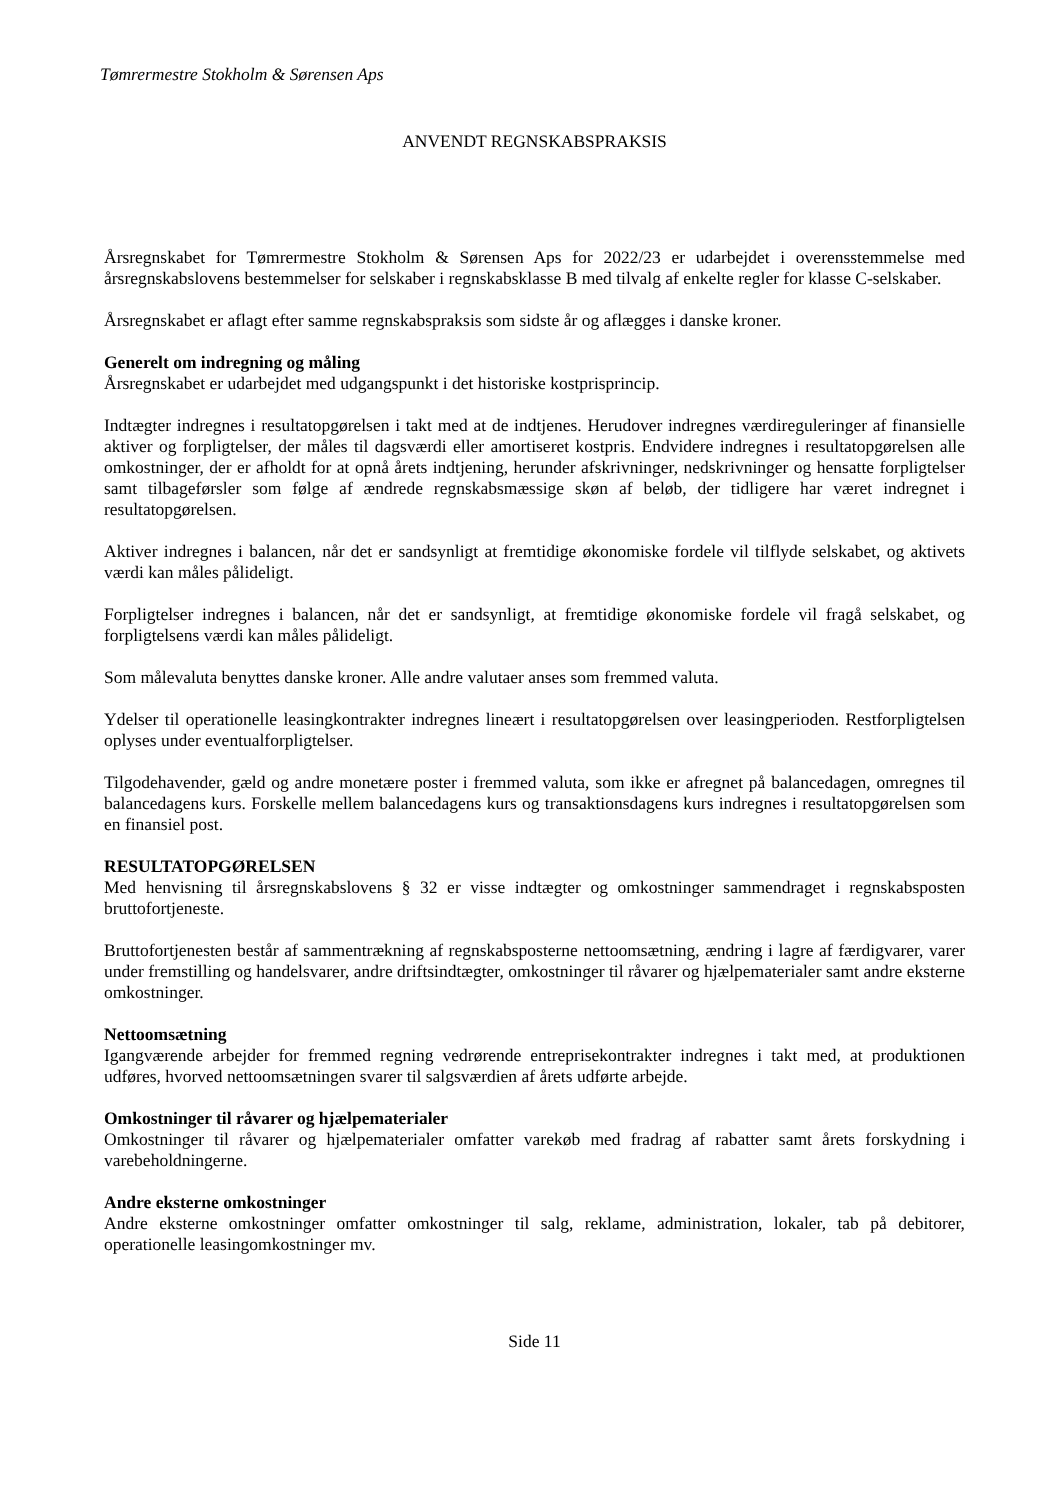Tømrermestre Stokholm & Sørensen Aps
ANVENDT REGNSKABSPRAKSIS
Årsregnskabet for Tømrermestre Stokholm & Sørensen Aps for 2022/23 er udarbejdet i overensstemmelse med årsregnskabslovens bestemmelser for selskaber i regnskabsklasse B med tilvalg af enkelte regler for klasse C-selskaber.
Årsregnskabet er aflagt efter samme regnskabspraksis som sidste år og aflægges i danske kroner.
Generelt om indregning og måling
Årsregnskabet er udarbejdet med udgangspunkt i det historiske kostprisprincip.
Indtægter indregnes i resultatopgørelsen i takt med at de indtjenes. Herudover indregnes værdireguleringer af finansielle aktiver og forpligtelser, der måles til dagsværdi eller amortiseret kostpris. Endvidere indregnes i resultatopgørelsen alle omkostninger, der er afholdt for at opnå årets indtjening, herunder afskrivninger, nedskrivninger og hensatte forpligtelser samt tilbageførsler som følge af ændrede regnskabsmæssige skøn af beløb, der tidligere har været indregnet i resultatopgørelsen.
Aktiver indregnes i balancen, når det er sandsynligt at fremtidige økonomiske fordele vil tilflyde selskabet, og aktivets værdi kan måles pålideligt.
Forpligtelser indregnes i balancen, når det er sandsynligt, at fremtidige økonomiske fordele vil fragå selskabet, og forpligtelsens værdi kan måles pålideligt.
Som målevaluta benyttes danske kroner. Alle andre valutaer anses som fremmed valuta.
Ydelser til operationelle leasingkontrakter indregnes lineært i resultatopgørelsen over leasingperioden. Restforpligtelsen oplyses under eventualforpligtelser.
Tilgodehavender, gæld og andre monetære poster i fremmed valuta, som ikke er afregnet på balancedagen, omregnes til balancedagens kurs. Forskelle mellem balancedagens kurs og transaktionsdagens kurs indregnes i resultatopgørelsen som en finansiel post.
RESULTATOPGØRELSEN
Med henvisning til årsregnskabslovens § 32 er visse indtægter og omkostninger sammendraget i regnskabsposten bruttofortjeneste.
Bruttofortjenesten består af sammentrækning af regnskabsposterne nettoomsætning, ændring i lagre af færdigvarer, varer under fremstilling og handelsvarer, andre driftsindtægter, omkostninger til råvarer og hjælpematerialer samt andre eksterne omkostninger.
Nettoomsætning
Igangværende arbejder for fremmed regning vedrørende entreprisekontrakter indregnes i takt med, at produktionen udføres, hvorved nettoomsætningen svarer til salgsværdien af årets udførte arbejde.
Omkostninger til råvarer og hjælpematerialer
Omkostninger til råvarer og hjælpematerialer omfatter varekøb med fradrag af rabatter samt årets forskydning i varebeholdningerne.
Andre eksterne omkostninger
Andre eksterne omkostninger omfatter omkostninger til salg, reklame, administration, lokaler, tab på debitorer, operationelle leasingomkostninger mv.
Side 11